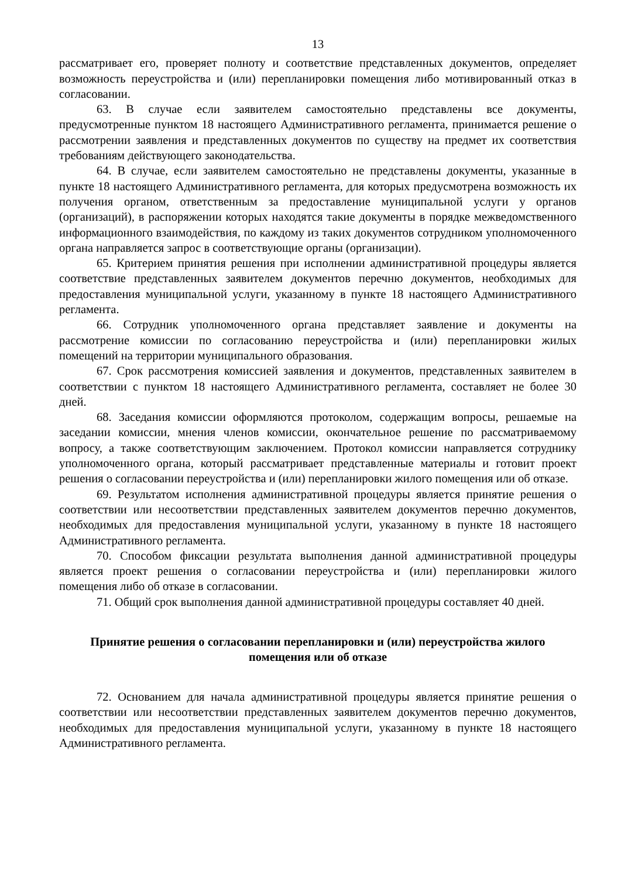13
рассматривает его, проверяет полноту и соответствие представленных документов, определяет возможность переустройства и (или) перепланировки помещения либо мотивированный отказ в согласовании.
63. В случае если заявителем самостоятельно представлены все документы, предусмотренные пунктом 18 настоящего Административного регламента, принимается решение о рассмотрении заявления и представленных документов по существу на предмет их соответствия требованиям действующего законодательства.
64. В случае, если заявителем самостоятельно не представлены документы, указанные в пункте 18 настоящего Административного регламента, для которых предусмотрена возможность их получения органом, ответственным за предоставление муниципальной услуги у органов (организаций), в распоряжении которых находятся такие документы в порядке межведомственного информационного взаимодействия, по каждому из таких документов сотрудником уполномоченного органа направляется запрос в соответствующие органы (организации).
65. Критерием принятия решения при исполнении административной процедуры является соответствие представленных заявителем документов перечню документов, необходимых для предоставления муниципальной услуги, указанному в пункте 18 настоящего Административного регламента.
66. Сотрудник уполномоченного органа представляет заявление и документы на рассмотрение комиссии по согласованию переустройства и (или) перепланировки жилых помещений на территории муниципального образования.
67. Срок рассмотрения комиссией заявления и документов, представленных заявителем в соответствии с пунктом 18 настоящего Административного регламента, составляет не более 30 дней.
68. Заседания комиссии оформляются протоколом, содержащим вопросы, решаемые на заседании комиссии, мнения членов комиссии, окончательное решение по рассматриваемому вопросу, а также соответствующим заключением. Протокол комиссии направляется сотруднику уполномоченного органа, который рассматривает представленные материалы и готовит проект решения о согласовании переустройства и (или) перепланировки жилого помещения или об отказе.
69. Результатом исполнения административной процедуры является принятие решения о соответствии или несоответствии представленных заявителем документов перечню документов, необходимых для предоставления муниципальной услуги, указанному в пункте 18 настоящего Административного регламента.
70. Способом фиксации результата выполнения данной административной процедуры является проект решения о согласовании переустройства и (или) перепланировки жилого помещения либо об отказе в согласовании.
71. Общий срок выполнения данной административной процедуры составляет 40 дней.
Принятие решения о согласовании перепланировки и (или) переустройства жилого помещения или об отказе
72. Основанием для начала административной процедуры является принятие решения о соответствии или несоответствии представленных заявителем документов перечню документов, необходимых для предоставления муниципальной услуги, указанному в пункте 18 настоящего Административного регламента.